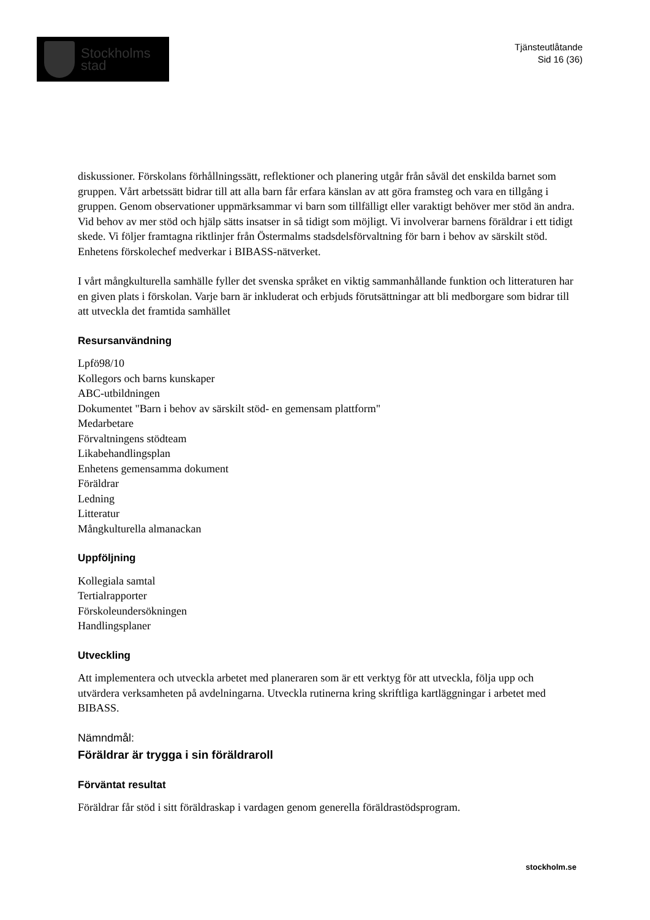Stockholms
stad
Tjänsteutlåtande
Sid 16 (36)
diskussioner. Förskolans förhållningssätt, reflektioner och planering utgår från såväl det enskilda barnet som gruppen. Vårt arbetssätt bidrar till att alla barn får erfara känslan av att göra framsteg och vara en tillgång i gruppen. Genom observationer uppmärksammar vi barn som tillfälligt eller varaktigt behöver mer stöd än andra. Vid behov av mer stöd och hjälp sätts insatser in så tidigt som möjligt. Vi involverar barnens föräldrar i ett tidigt skede. Vi följer framtagna riktlinjer från Östermalms stadsdelsförvaltning för barn i behov av särskilt stöd. Enhetens förskolechef medverkar i BIBASS-nätverket.
I vårt mångkulturella samhälle fyller det svenska språket en viktig sammanhållande funktion och litteraturen har en given plats i förskolan. Varje barn är inkluderat och erbjuds förutsättningar att bli medborgare som bidrar till att utveckla det framtida samhället
Resursanvändning
Lpfö98/10
Kollegors och barns kunskaper
ABC-utbildningen
Dokumentet "Barn i behov av särskilt stöd- en gemensam plattform"
Medarbetare
Förvaltningens stödteam
Likabehandlingsplan
Enhetens gemensamma dokument
Föräldrar
Ledning
Litteratur
Mångkulturella almanackan
Uppföljning
Kollegiala samtal
Tertialrapporter
Förskoleundersökningen
Handlingsplaner
Utveckling
Att implementera och utveckla arbetet med planeraren som är ett verktyg för att utveckla, följa upp och utvärdera verksamheten på avdelningarna. Utveckla rutinerna kring skriftliga kartläggningar i arbetet med BIBASS.
Nämndmål:
Föräldrar är trygga i sin föräldraroll
Förväntat resultat
Föräldrar får stöd i sitt föräldraskap i vardagen genom generella föräldrastödsprogram.
stockholm.se